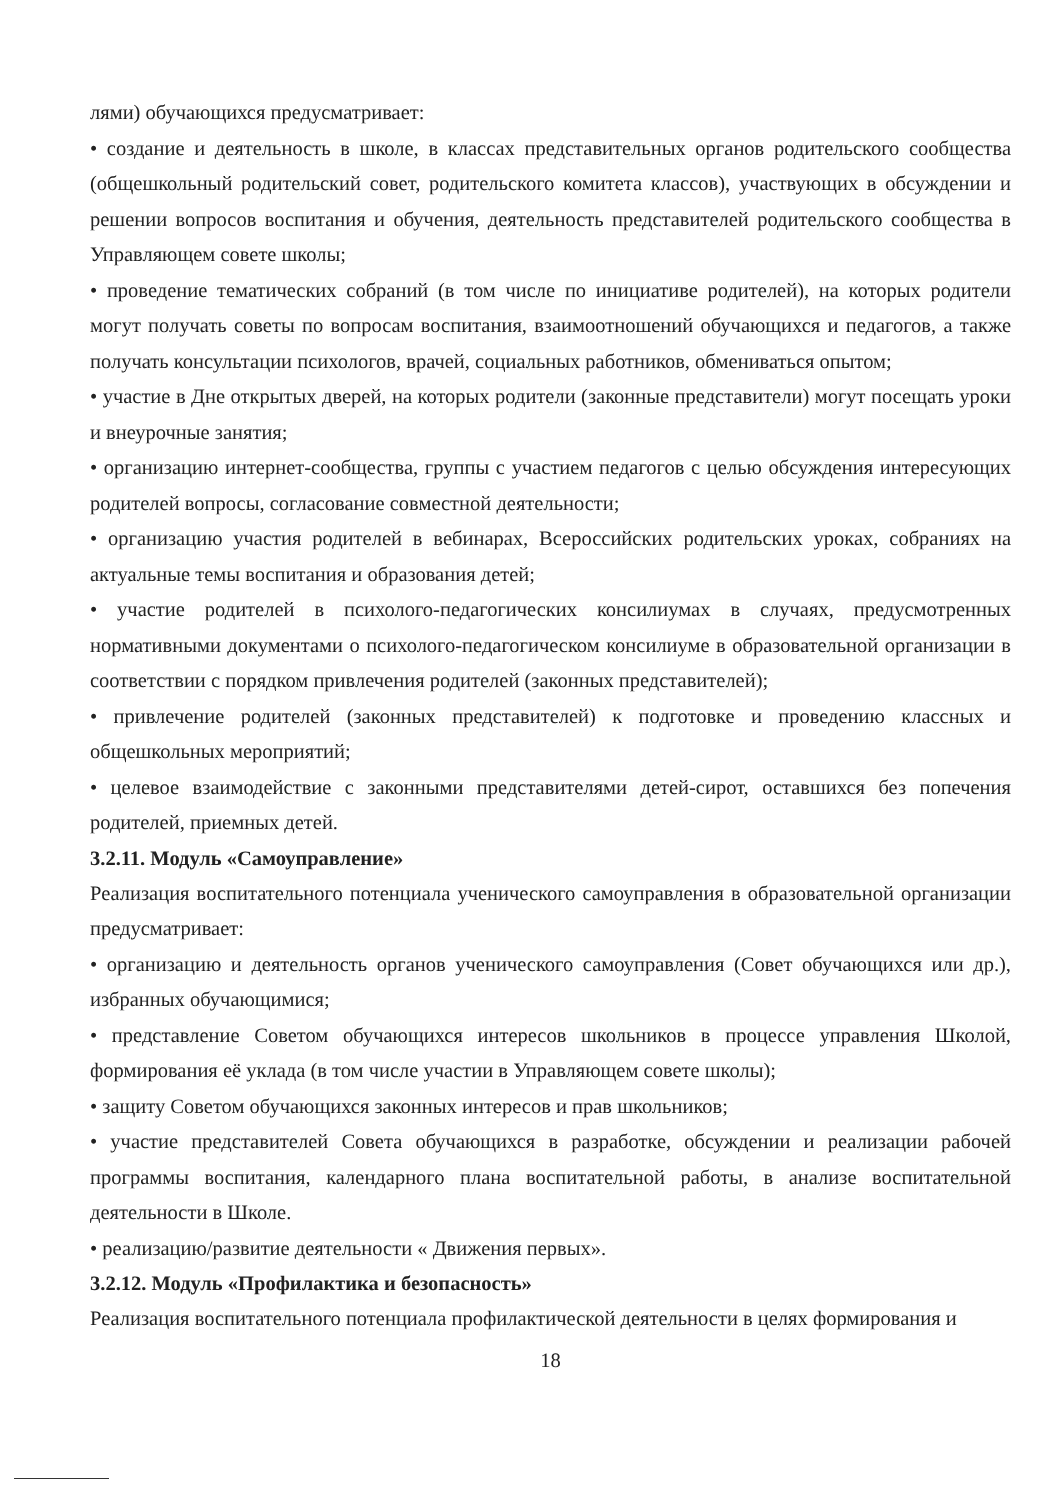лями) обучающихся предусматривает:
• создание и деятельность в школе, в классах представительных органов родительского сообщества (общешкольный родительский совет, родительского комитета классов), участвующих в обсуждении и решении вопросов воспитания и обучения, деятельность представителей родительского сообщества в Управляющем совете школы;
• проведение тематических собраний (в том числе по инициативе родителей), на которых родители могут получать советы по вопросам воспитания, взаимоотношений обучающихся и педагогов, а также получать консультации психологов, врачей, социальных работников, обмениваться опытом;
• участие в Дне открытых дверей, на которых родители (законные представители) могут посещать уроки и внеурочные занятия;
• организацию интернет-сообщества, группы с участием педагогов с целью обсуждения интересующих родителей вопросы, согласование совместной деятельности;
• организацию участия родителей в вебинарах, Всероссийских родительских уроках, собраниях на актуальные темы воспитания и образования детей;
• участие родителей в психолого-педагогических консилиумах в случаях, предусмотренных нормативными документами о психолого-педагогическом консилиуме в образовательной организации в соответствии с порядком привлечения родителей (законных представителей);
• привлечение родителей (законных представителей) к подготовке и проведению классных и общешкольных мероприятий;
• целевое взаимодействие с законными представителями детей-сирот, оставшихся без попечения родителей, приемных детей.
3.2.11. Модуль «Самоуправление»
Реализация воспитательного потенциала ученического самоуправления в образовательной организации предусматривает:
• организацию и деятельность органов ученического самоуправления (Совет обучающихся или др.), избранных обучающимися;
• представление Советом обучающихся интересов школьников в процессе управления Школой, формирования её уклада (в том числе участии в Управляющем совете школы);
• защиту Советом обучающихся законных интересов и прав школьников;
• участие представителей Совета обучающихся в разработке, обсуждении и реализации рабочей программы воспитания, календарного плана воспитательной работы, в анализе воспитательной деятельности в Школе.
• реализацию/развитие деятельности « Движения первых».
3.2.12. Модуль «Профилактика и безопасность»
Реализация воспитательного потенциала профилактической деятельности в целях формирования и
18